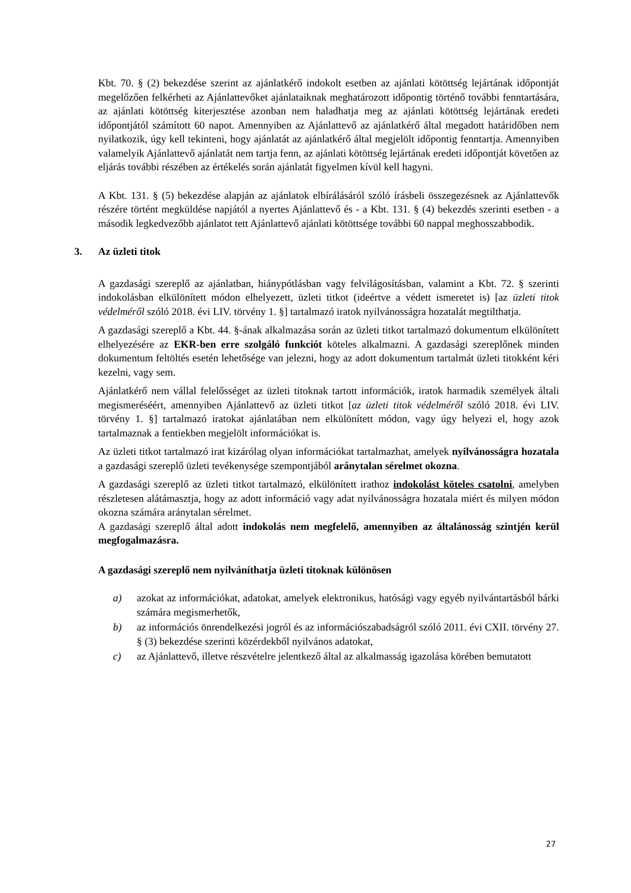Kbt. 70. § (2) bekezdése szerint az ajánlatkérő indokolt esetben az ajánlati kötöttség lejártának időpontját megelőzően felkérheti az Ajánlattevőket ajánlataiknak meghatározott időpontig történő további fenntartására, az ajánlati kötöttség kiterjesztése azonban nem haladhatja meg az ajánlati kötöttség lejártának eredeti időpontjától számított 60 napot. Amennyiben az Ajánlattevő az ajánlatkérő által megadott határidőben nem nyilatkozik, úgy kell tekinteni, hogy ajánlatát az ajánlatkérő által megjelölt időpontig fenntartja. Amennyiben valamelyik Ajánlattevő ajánlatát nem tartja fenn, az ajánlati kötöttség lejártának eredeti időpontját követően az eljárás további részében az értékelés során ajánlatát figyelmen kívül kell hagyni.
A Kbt. 131. § (5) bekezdése alapján az ajánlatok elbírálásáról szóló írásbeli összegezésnek az Ajánlattevők részére történt megküldése napjától a nyertes Ajánlattevő és - a Kbt. 131. § (4) bekezdés szerinti esetben - a második legkedvezőbb ajánlatot tett Ajánlattevő ajánlati kötöttsége további 60 nappal meghosszabbodik.
3. Az üzleti titok
A gazdasági szereplő az ajánlatban, hiánypótlásban vagy felvilágosításban, valamint a Kbt. 72. § szerinti indokolásban elkülönített módon elhelyezett, üzleti titkot (ideértve a védett ismeretet is) [az üzleti titok védelméről szóló 2018. évi LIV. törvény 1. §] tartalmazó iratok nyilvánosságra hozatalát megtilthatja.
A gazdasági szereplő a Kbt. 44. §-ának alkalmazása során az üzleti titkot tartalmazó dokumentum elkülönített elhelyezésére az EKR-ben erre szolgáló funkciót köteles alkalmazni. A gazdasági szereplőnek minden dokumentum feltöltés esetén lehetősége van jelezni, hogy az adott dokumentum tartalmát üzleti titokként kéri kezelni, vagy sem.
Ajánlatkérő nem vállal felelősséget az üzleti titoknak tartott információk, iratok harmadik személyek általi megismeréséért, amennyiben Ajánlattevő az üzleti titkot [az üzleti titok védelméről szóló 2018. évi LIV. törvény 1. §] tartalmazó iratokat ajánlatában nem elkülönített módon, vagy úgy helyezi el, hogy azok tartalmaznak a fentiekben megjelölt információkat is.
Az üzleti titkot tartalmazó irat kizárólag olyan információkat tartalmazhat, amelyek nyilvánosságra hozatala a gazdasági szereplő üzleti tevékenysége szempontjából aránytalan sérelmet okozna.
A gazdasági szereplő az üzleti titkot tartalmazó, elkülönített irathoz indokolást köteles csatolni, amelyben részletesen alátámasztja, hogy az adott információ vagy adat nyilvánosságra hozatala miért és milyen módon okozna számára aránytalan sérelmet.
A gazdasági szereplő által adott indokolás nem megfelelő, amennyiben az általánosság szintjén kerül megfogalmazásra.
A gazdasági szereplő nem nyilváníthatja üzleti titoknak különösen
a) azokat az információkat, adatokat, amelyek elektronikus, hatósági vagy egyéb nyilvántartásból bárki számára megismerhetők,
b) az információs önrendelkezési jogról és az információszabadságról szóló 2011. évi CXII. törvény 27. § (3) bekezdése szerinti közérdekből nyilvános adatokat,
c) az Ajánlattevő, illetve részvételre jelentkező által az alkalmasság igazolása körében bemutatott
27